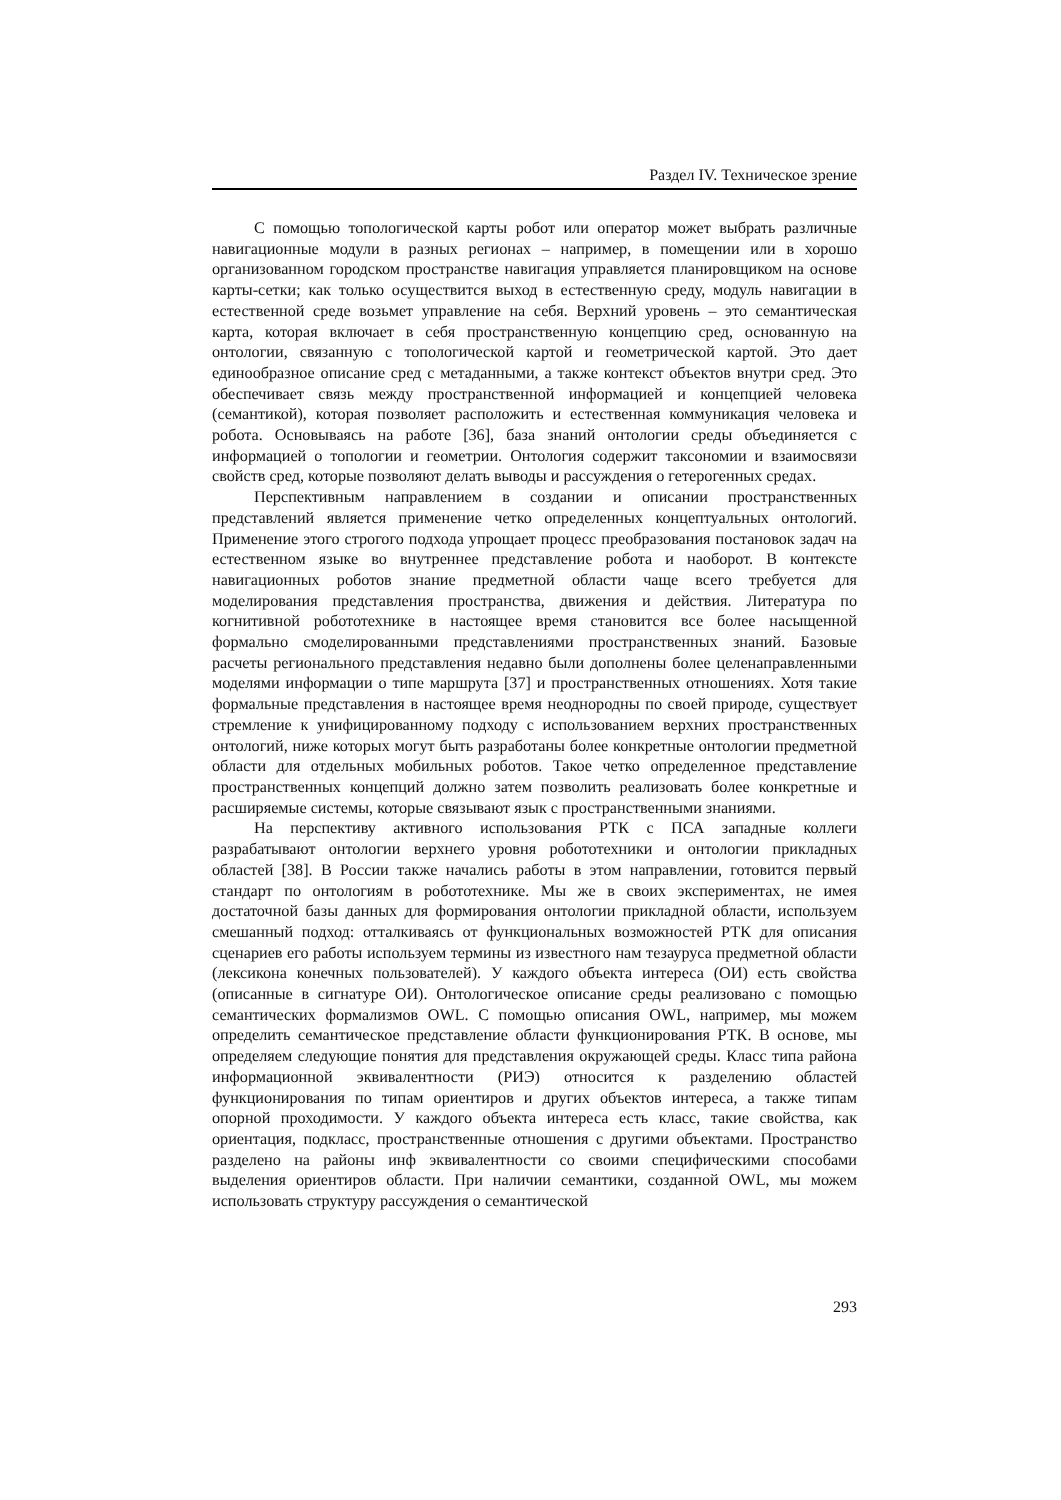Раздел IV. Техническое зрение
С помощью топологической карты робот или оператор может выбрать различные навигационные модули в разных регионах – например, в помещении или в хорошо организованном городском пространстве навигация управляется планировщиком на основе карты-сетки; как только осуществится выход в естественную среду, модуль навигации в естественной среде возьмет управление на себя. Верхний уровень – это семантическая карта, которая включает в себя пространственную концепцию сред, основанную на онтологии, связанную с топологической картой и геометрической картой. Это дает единообразное описание сред с метаданными, а также контекст объектов внутри сред. Это обеспечивает связь между пространственной информацией и концепцией человека (семантикой), которая позволяет расположить и естественная коммуникация человека и робота. Основываясь на работе [36], база знаний онтологии среды объединяется с информацией о топологии и геометрии. Онтология содержит таксономии и взаимосвязи свойств сред, которые позволяют делать выводы и рассуждения о гетерогенных средах.
Перспективным направлением в создании и описании пространственных представлений является применение четко определенных концептуальных онтологий. Применение этого строгого подхода упрощает процесс преобразования постановок задач на естественном языке во внутреннее представление робота и наоборот. В контексте навигационных роботов знание предметной области чаще всего требуется для моделирования представления пространства, движения и действия. Литература по когнитивной робототехнике в настоящее время становится все более насыщенной формально смоделированными представлениями пространственных знаний. Базовые расчеты регионального представления недавно были дополнены более целенаправленными моделями информации о типе маршрута [37] и пространственных отношениях. Хотя такие формальные представления в настоящее время неоднородны по своей природе, существует стремление к унифицированному подходу с использованием верхних пространственных онтологий, ниже которых могут быть разработаны более конкретные онтологии предметной области для отдельных мобильных роботов. Такое четко определенное представление пространственных концепций должно затем позволить реализовать более конкретные и расширяемые системы, которые связывают язык с пространственными знаниями.
На перспективу активного использования РТК с ПСА западные коллеги разрабатывают онтологии верхнего уровня робототехники и онтологии прикладных областей [38]. В России также начались работы в этом направлении, готовится первый стандарт по онтологиям в робототехнике. Мы же в своих экспериментах, не имея достаточной базы данных для формирования онтологии прикладной области, используем смешанный подход: отталкиваясь от функциональных возможностей РТК для описания сценариев его работы используем термины из известного нам тезауруса предметной области (лексикона конечных пользователей). У каждого объекта интереса (ОИ) есть свойства (описанные в сигнатуре ОИ). Онтологическое описание среды реализовано с помощью семантических формализмов OWL. С помощью описания OWL, например, мы можем определить семантическое представление области функционирования РТК. В основе, мы определяем следующие понятия для представления окружающей среды. Класс типа района информационной эквивалентности (РИЭ) относится к разделению областей функционирования по типам ориентиров и других объектов интереса, а также типам опорной проходимости. У каждого объекта интереса есть класс, такие свойства, как ориентация, подкласс, пространственные отношения с другими объектами. Пространство разделено на районы инф эквивалентности со своими специфическими способами выделения ориентиров области. При наличии семантики, созданной OWL, мы можем использовать структуру рассуждения о семантической
293